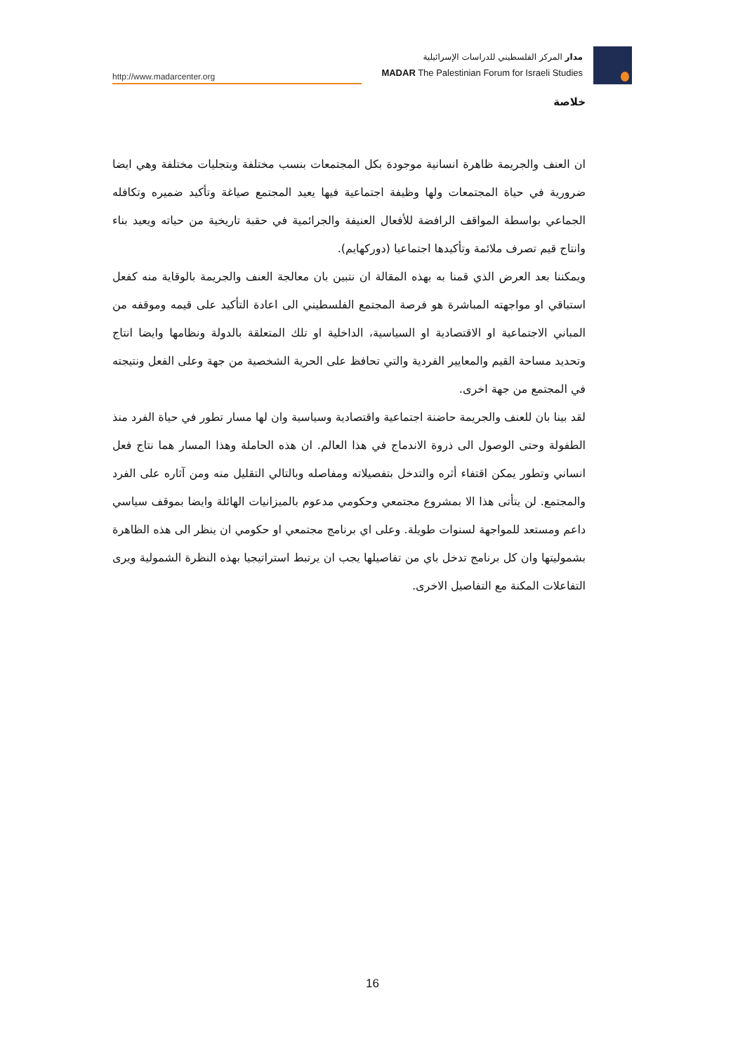http://www.madarcenter.org
مدار المركز الفلسطيني للدراسات الإسرائيلية
MADAR The Palestinian Forum for Israeli Studies
خلاصة
ان العنف والجريمة ظاهرة انسانية موجودة بكل المجتمعات بنسب مختلفة وبتجليات مختلفة وهي ايضا ضرورية في حياة المجتمعات ولها وظيفة اجتماعية فيها يعيد المجتمع صياغة وتأكيد ضميره وتكافله الجماعي بواسطة المواقف الرافضة للأفعال العنيفة والجرائمية في حقبة تاريخية من حياته ويعيد بناء وانتاج قيم تصرف ملائمة وتأكيدها اجتماعيا (دوركهايم).
ويمكننا بعد العرض الذي قمنا به بهذه المقالة ان نتبين بان معالجة العنف والجريمة بالوقاية منه كفعل استباقي او مواجهته المباشرة هو فرصة المجتمع الفلسطيني الى اعادة التأكيد على قيمه وموقفه من المباني الاجتماعية او الاقتصادية او السياسية، الداخلية او تلك المتعلقة بالدولة ونظامها وايضا انتاج وتحديد مساحة القيم والمعايير الفردية والتي تحافظ على الحرية الشخصية من جهة وعلى الفعل ونتيجته في المجتمع من جهة اخرى.
لقد بينا بان للعنف والجريمة حاضنة اجتماعية واقتصادية وسياسية وان لها مسار تطور في حياة الفرد منذ الطفولة وحتى الوصول الى ذروة الاندماج في هذا العالم. ان هذه الحاملة وهذا المسار هما نتاج فعل انساني وتطور يمكن اقتفاء أثره والتدخل بتفصيلاته ومفاصله وبالتالي التقليل منه ومن آثاره على الفرد والمجتمع. لن يتأتى هذا الا بمشروع مجتمعي وحكومي مدعوم بالميزانيات الهائلة وايضا بموقف سياسي داعم ومستعد للمواجهة لسنوات طويلة. وعلى اي برنامج مجتمعي او حكومي ان ينظر الى هذه الظاهرة بشموليتها وان كل برنامج تدخل باي من تفاصيلها يجب ان يرتبط استراتيجيا بهذه النظرة الشمولية ويرى التفاعلات المكنة مع التفاصيل الاخرى.
16